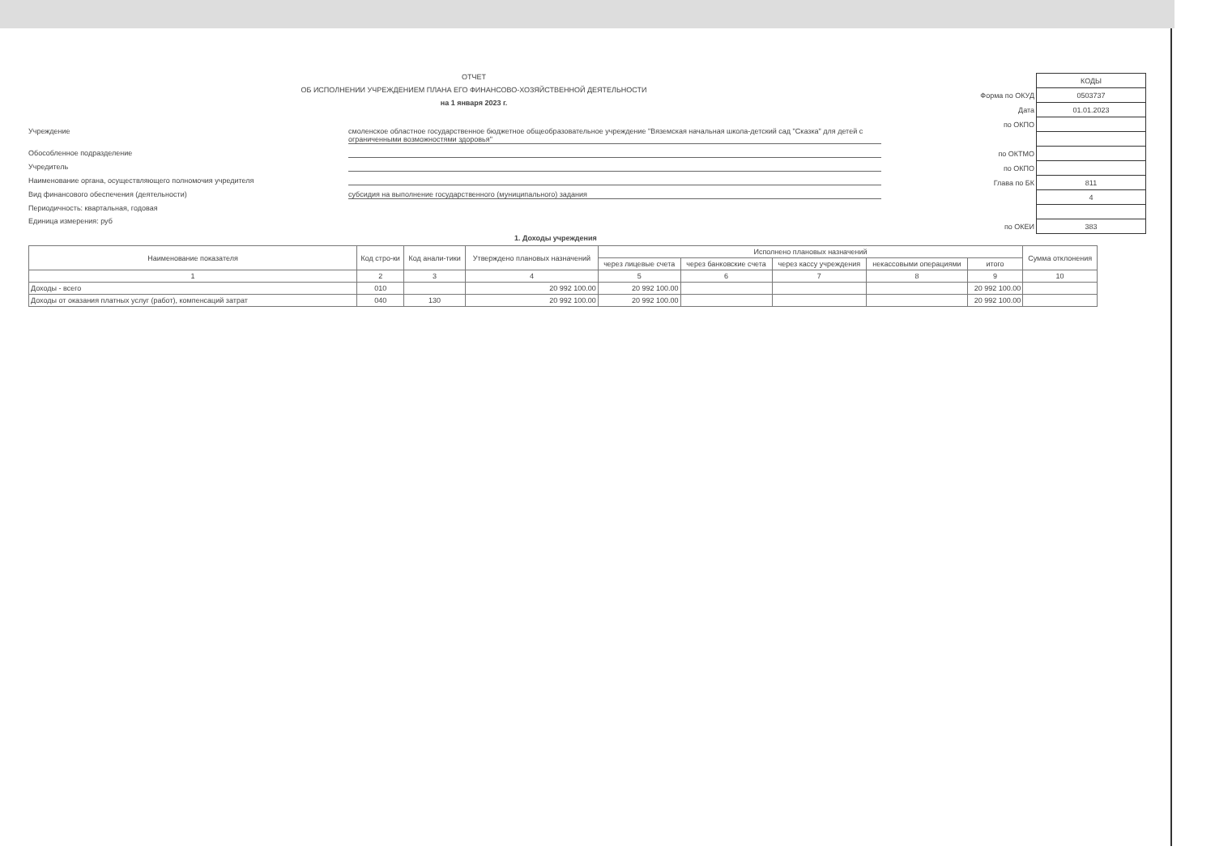ОТЧЕТ
ОБ ИСПОЛНЕНИИ УЧРЕЖДЕНИЕМ ПЛАНА ЕГО ФИНАНСОВО-ХОЗЯЙСТВЕННОЙ ДЕЯТЕЛЬНОСТИ
на 1 января 2023 г.
Учреждение смоленское областное государственное бюджетное общеобразовательное учреждение "Вяземская начальная школа-детский сад "Сказка" для детей с ограниченными возможностями здоровья"
Обособленное подразделение
Учредитель
Наименование органа, осуществляющего полномочия учредителя
Вид финансового обеспечения (деятельности) субсидия на выполнение государственного (муниципального) задания
Периодичность: квартальная, годовая
Единица измерения: руб
| | КОДЫ |
| Форма по ОКУД | 0503737 |
| Дата | 01.01.2023 |
| по ОКПО | |
| по ОКТМО | |
| по ОКПО | |
| Глава по БК | 811 |
| | 4 |
| по ОКЕИ | 383 |
1. Доходы учреждения
| Наименование показателя | Код стро-ки | Код анали-тики | Утверждено плановых назначений | Исполнено плановых назначений | | | | | Сумма отклонения |
| --- | --- | --- | --- | --- | --- | --- | --- | --- | --- |
| | | | | через лицевые счета | через банковские счета | через кассу учреждения | некассовыми операциями | итого | |
| 1 | 2 | 3 | 4 | 5 | 6 | 7 | 8 | 9 | 10 |
| Доходы - всего | 010 | | 20 992 100.00 | 20 992 100.00 | | | | 20 992 100.00 | |
| Доходы от оказания платных услуг (работ), компенсаций затрат | 040 | 130 | 20 992 100.00 | 20 992 100.00 | | | | 20 992 100.00 | |